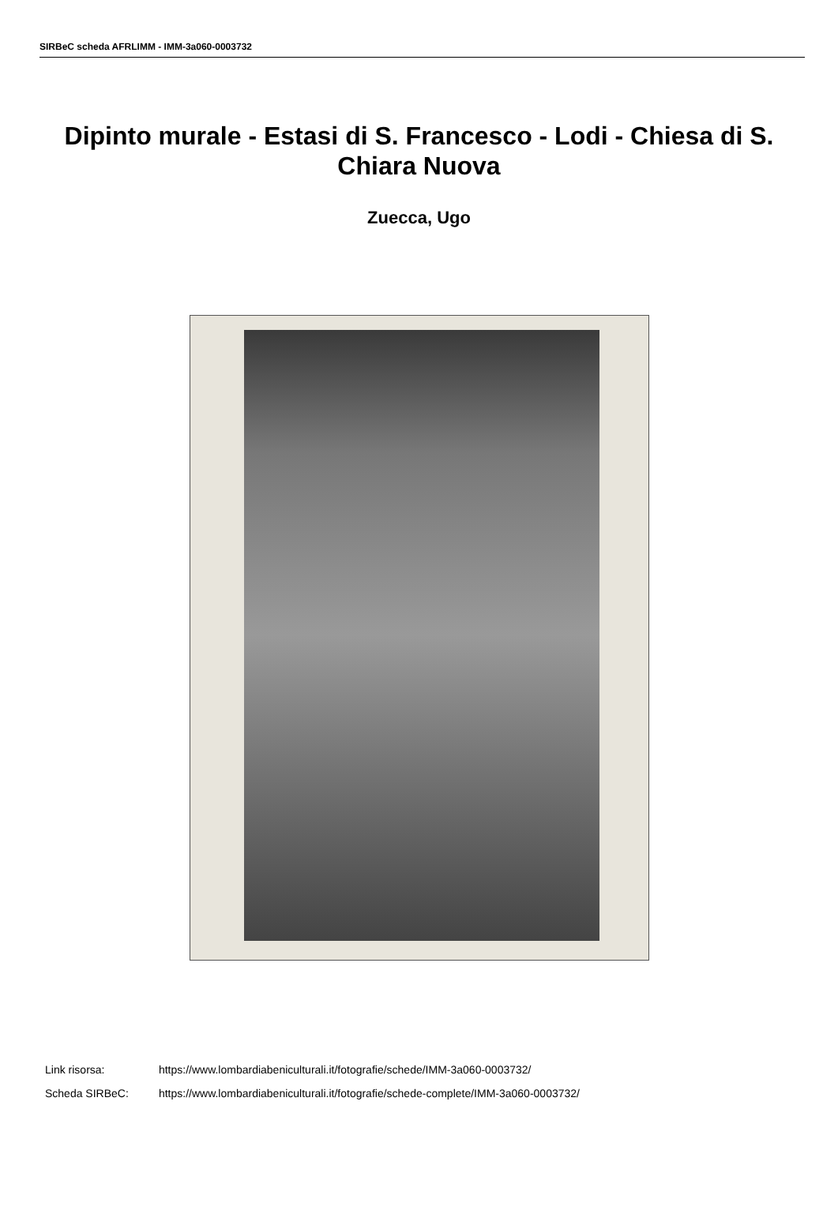SIRBeC scheda AFRLIMM - IMM-3a060-0003732
Dipinto murale - Estasi di S. Francesco - Lodi - Chiesa di S. Chiara Nuova
Zuecca, Ugo
Link risorsa: https://www.lombardiabeniculturali.it/fotografie/schede/IMM-3a060-0003732/
Scheda SIRBeC: https://www.lombardiabeniculturali.it/fotografie/schede-complete/IMM-3a060-0003732/